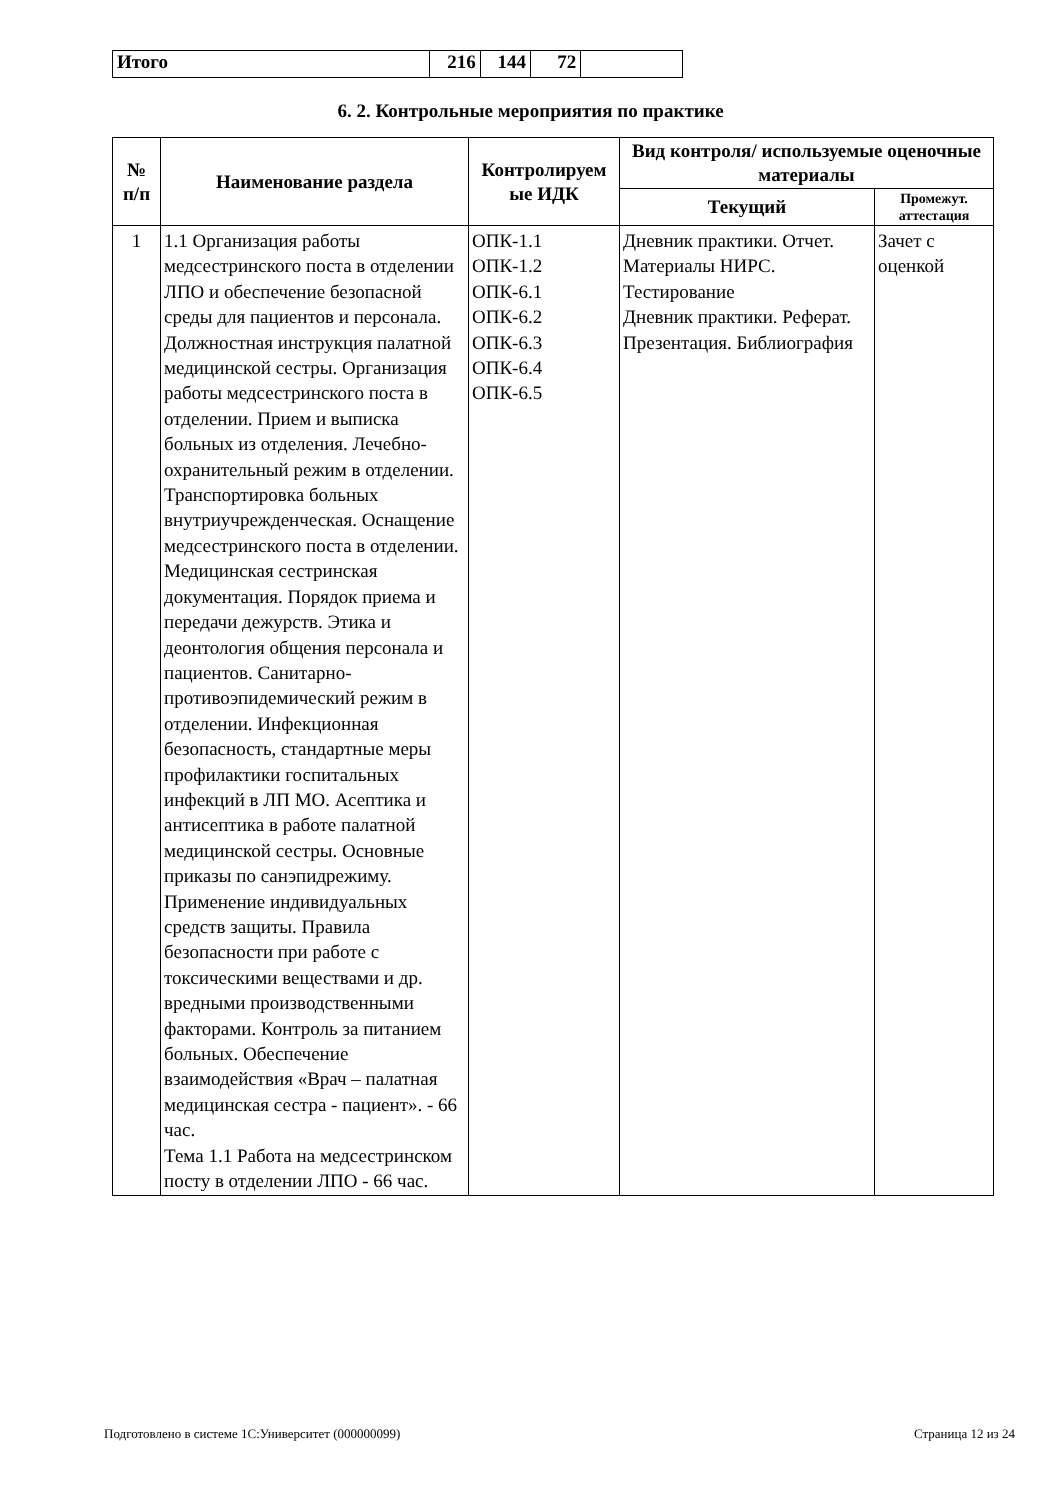| Итого | 216 | 144 | 72 | |
6. 2. Контрольные мероприятия по практике
| № п/п | Наименование раздела | Контролируем ые ИДК | Вид контроля/ используемые оценочные материалы | |
| --- | --- | --- | --- | --- |
| | | | Текущий | Промежут. аттестация |
| 1 | 1.1 Организация работы медсестринского поста в отделении ЛПО и обеспечение безопасной среды для пациентов и персонала. Должностная инструкция палатной медицинской сестры. Организация работы медсестринского поста в отделении. Прием и выписка больных из отделения. Лечебно-охранительный режим в отделении. Транспортировка больных внутриучрежденческая. Оснащение медсестринского поста в отделении. Медицинская сестринская документация. Порядок приема и передачи дежурств. Этика и деонтология общения персонала и пациентов. Санитарно-противоэпидемический режим в отделении. Инфекционная безопасность, стандартные меры профилактики госпитальных инфекций в ЛП МО. Асептика и антисептика в работе палатной медицинской сестры. Основные приказы по санэпидрежиму. Применение индивидуальных средств защиты. Правила безопасности при работе с токсическими веществами и др. вредными производственными факторами. Контроль за питанием больных. Обеспечение взаимодействия «Врач – палатная медицинская сестра - пациент». - 66 час. Тема 1.1 Работа на медсестринском посту в отделении ЛПО - 66 час. | ОПК-1.1 ОПК-1.2 ОПК-6.1 ОПК-6.2 ОПК-6.3 ОПК-6.4 ОПК-6.5 | Дневник практики. Отчет. Материалы НИРС. Тестирование Дневник практики. Реферат. Презентация. Библиография | Зачет с оценкой |
Подготовлено в системе 1С:Университет (000000099) Страница 12 из 24